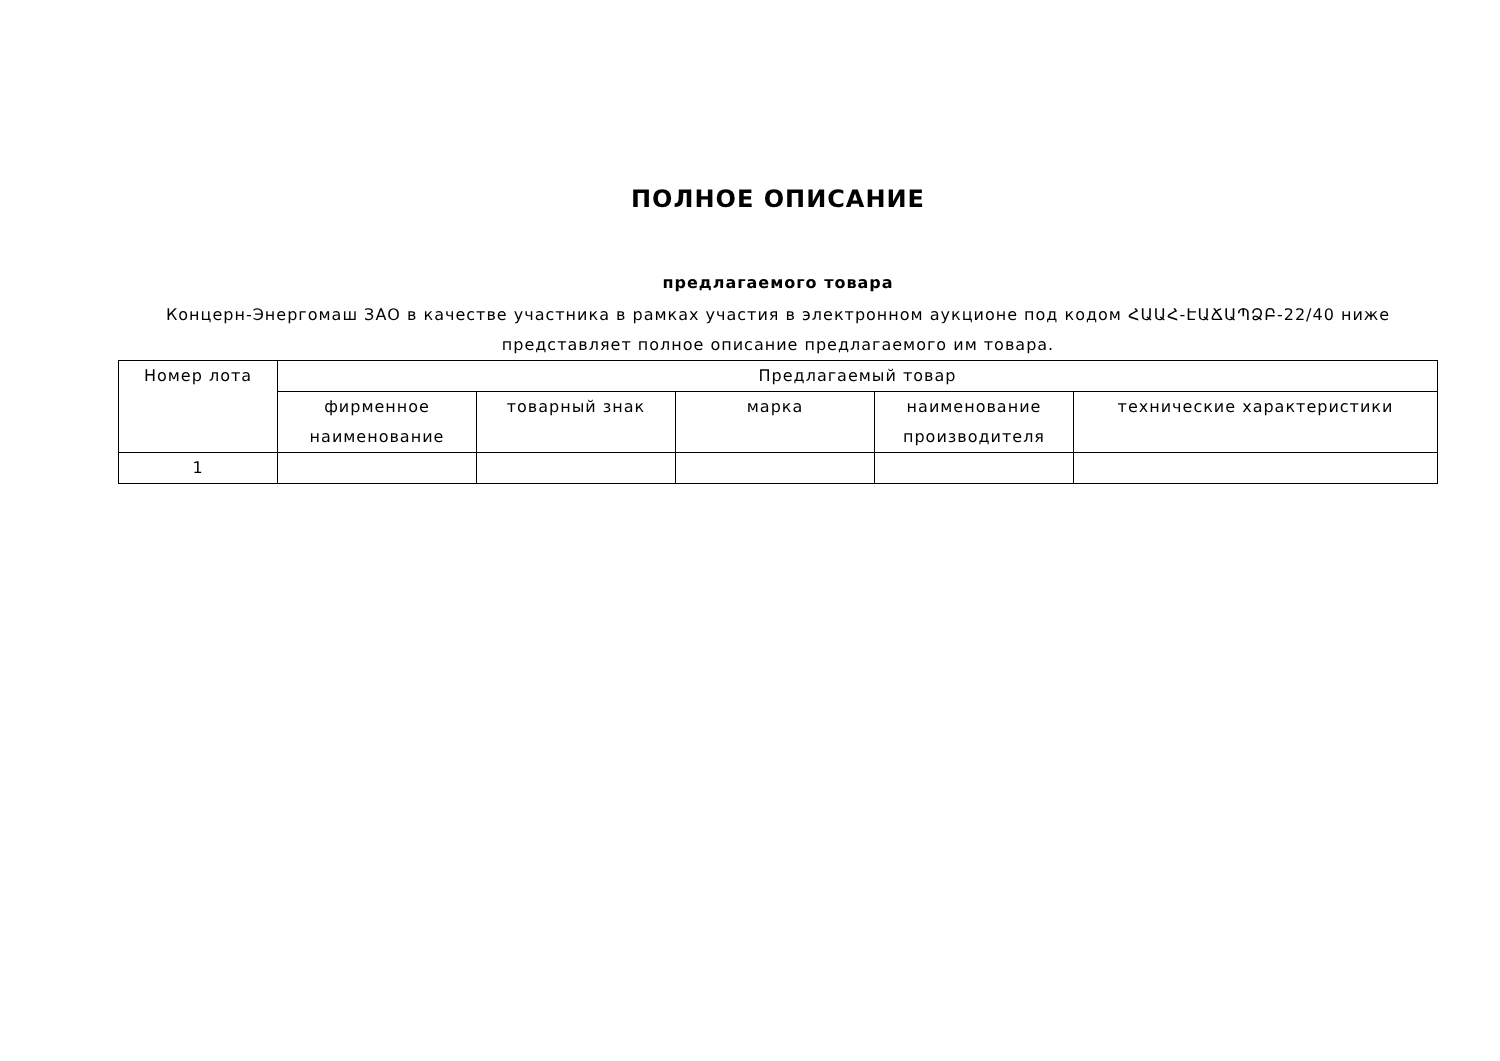ПОЛНОЕ ОПИСАНИЕ
предлагаемого товара
Концерн-Энергомаш ЗАО в качестве участника в рамках участия в электронном аукционе под кодом ՀԱԱՀ-ԷԱՃԱՊՁԲ-22/40 ниже представляет полное описание предлагаемого им товара.
| Номер лота | Предлагаемый товар | | | | |
| --- | --- | --- | --- | --- | --- |
| | фирменное наименование | товарный знак | марка | наименование производителя | технические характеристики |
| 1 | | | | | |